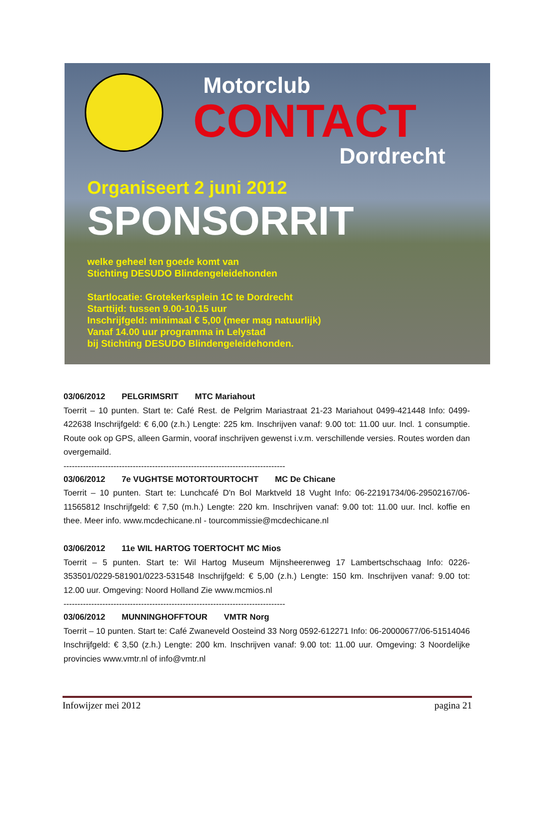Motorclub
CONTACT
Dordrecht
Organiseert 2 juni 2012
SPONSORRIT
welke geheel ten goede komt van
Stichting DESUDO Blindengeleidehonden
Startlocatie: Grotekerksplein 1C te Dordrecht
Starttijd: tussen 9.00-10.15 uur
Inschrijfgeld: minimaal € 5,00 (meer mag natuurlijk)
Vanaf 14.00 uur programma in Lelystad
bij Stichting DESUDO Blindengeleidehonden.
03/06/2012 PELGRIMSRIT MTC Mariahout
Toerrit – 10 punten. Start te: Café Rest. de Pelgrim Mariastraat 21-23 Mariahout 0499-421448 Info: 0499-422638 Inschrijfgeld: € 6,00 (z.h.) Lengte: 225 km. Inschrijven vanaf: 9.00 tot: 11.00 uur. Incl. 1 consumptie. Route ook op GPS, alleen Garmin, vooraf inschrijven gewenst i.v.m. verschillende versies. Routes worden dan overgemaild.
--------------------------------------------------------------------------------
03/06/2012 7e VUGHTSE MOTORTOURTOCHT MC De Chicane
Toerrit – 10 punten. Start te: Lunchcafé D'n Bol Marktveld 18 Vught Info: 06-22191734/06-29502167/06-11565812 Inschrijfgeld: € 7,50 (m.h.) Lengte: 220 km. Inschrijven vanaf: 9.00 tot: 11.00 uur. Incl. koffie en thee. Meer info. www.mcdechicane.nl - tourcommissie@mcdechicane.nl
03/06/2012 11e WIL HARTOG TOERTOCHT MC Mios
Toerrit – 5 punten. Start te: Wil Hartog Museum Mijnsheerenweg 17 Lambertschschaag Info: 0226-353501/0229-581901/0223-531548 Inschrijfgeld: € 5,00 (z.h.) Lengte: 150 km. Inschrijven vanaf: 9.00 tot: 12.00 uur. Omgeving: Noord Holland Zie www.mcmios.nl
--------------------------------------------------------------------------------
03/06/2012 MUNNINGHOFFTOUR VMTR Norg
Toerrit – 10 punten. Start te: Café Zwaneveld Oosteind 33 Norg 0592-612271 Info: 06-20000677/06-51514046 Inschrijfgeld: € 3,50 (z.h.) Lengte: 200 km. Inschrijven vanaf: 9.00 tot: 11.00 uur. Omgeving: 3 Noordelijke provincies www.vmtr.nl of info@vmtr.nl
Infowijzer mei 2012 pagina 21